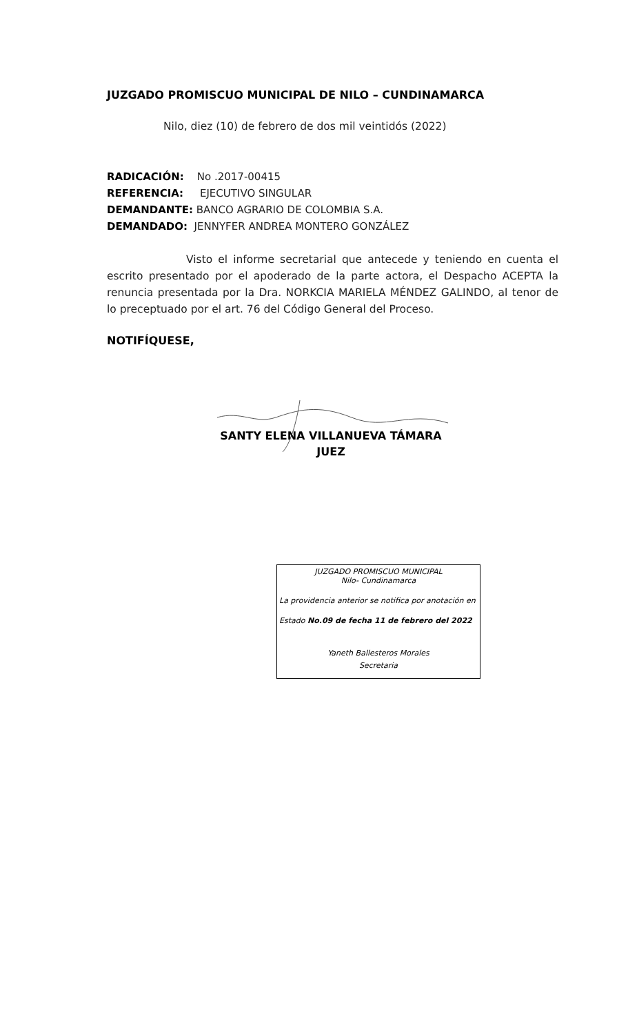JUZGADO PROMISCUO MUNICIPAL DE NILO – CUNDINAMARCA
Nilo, diez (10) de febrero de dos mil veintidós (2022)
RADICACIÓN: No .2017-00415
REFERENCIA: EJECUTIVO SINGULAR
DEMANDANTE: BANCO AGRARIO DE COLOMBIA S.A.
DEMANDADO: JENNYFER ANDREA MONTERO GONZÁLEZ
Visto el informe secretarial que antecede y teniendo en cuenta el escrito presentado por el apoderado de la parte actora, el Despacho ACEPTA la renuncia presentada por la Dra. NORKCIA MARIELA MÉNDEZ GALINDO, al tenor de lo preceptuado por el art. 76 del Código General del Proceso.
NOTIFÍQUESE,
SANTY ELENA VILLANUEVA TÁMARA
JUEZ
JUZGADO PROMISCUO MUNICIPAL
Nilo- Cundinamarca
La providencia anterior se notifica por anotación en
Estado No.09 de fecha 11 de febrero del 2022
Yaneth Ballesteros Morales
Secretaria